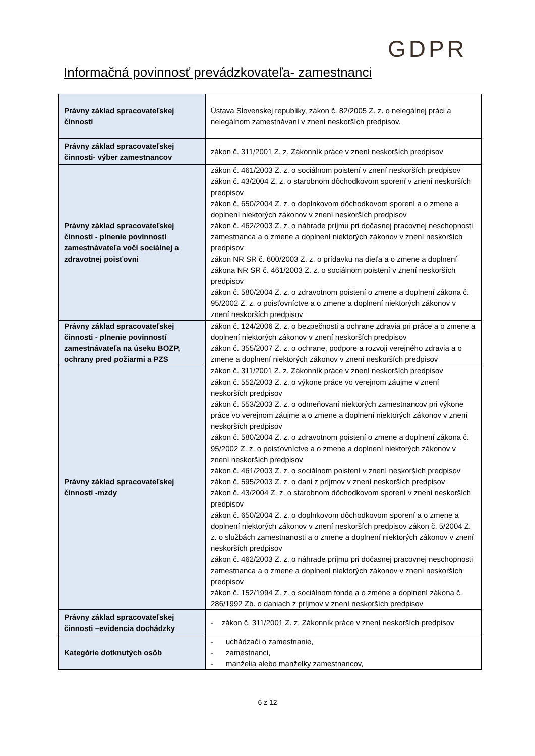GDPR
Informačná povinnosť prevádzkovateľa- zamestnanci
| Právny základ spracovateľskej činnosti | Ústava Slovenskej republiky, zákon č. 82/2005 Z. z. o nelegálnej práci a nelegálnom zamestnávaní v znení neskorších predpisov. |
| Právny základ spracovateľskej činnosti- výber zamestnancov | zákon č. 311/2001 Z. z. Zákonník práce v znení neskorších predpisov |
| Právny základ spracovateľskej činnosti - plnenie povinností zamestnávateľa voči sociálnej a zdravotnej poisťovni | zákon č. 461/2003 Z. z. o sociálnom poistení v znení neskorších predpisov zákon č. 43/2004 Z. z. o starobnom dôchodkovom sporení v znení neskorších predpisov zákon č. 650/2004 Z. z. o doplnkovom dôchodkovom sporení a o zmene a doplnení niektorých zákonov v znení neskorších predpisov zákon č. 462/2003 Z. z. o náhrade príjmu pri dočasnej pracovnej neschopnosti zamestnanca a o zmene a doplnení niektorých zákonov v znení neskorších predpisov zákon NR SR č. 600/2003 Z. z. o prídavku na dieťa a o zmene a doplnení zákona NR SR č. 461/2003 Z. z. o sociálnom poistení v znení neskorších predpisov zákon č. 580/2004 Z. z. o zdravotnom poistení o zmene a doplnení zákona č. 95/2002 Z. z. o poisťovníctve a o zmene a doplnení niektorých zákonov v znení neskorších predpisov |
| Právny základ spracovateľskej činnosti - plnenie povinností zamestnávateľa na úseku BOZP, ochrany pred požiarmi a PZS | zákon č. 124/2006 Z. z. o bezpečnosti a ochrane zdravia pri práce a o zmene a doplnení niektorých zákonov v znení neskorších predpisov zákon č. 355/2007 Z. z. o ochrane, podpore a rozvoji verejného zdravia a o zmene a doplnení niektorých zákonov v znení neskorších predpisov |
| Právny základ spracovateľskej činnosti -mzdy | zákon č. 311/2001 Z. z. Zákonník práce v znení neskorších predpisov zákon č. 552/2003 Z. z. o výkone práce vo verejnom záujme v znení neskorších predpisov zákon č. 553/2003 Z. z. o odmeňovaní niektorých zamestnancov pri výkone práce vo verejnom záujme a o zmene a doplnení niektorých zákonov v znení neskorších predpisov zákon č. 580/2004 Z. z. o zdravotnom poistení o zmene a doplnení zákona č. 95/2002 Z. z. o poisťovníctve a o zmene a doplnení niektorých zákonov v znení neskorších predpisov zákon č. 461/2003 Z. z. o sociálnom poistení v znení neskorších predpisov zákon č. 595/2003 Z. z. o dani z príjmov v znení neskorších predpisov zákon č. 43/2004 Z. z. o starobnom dôchodkovom sporení v znení neskorších predpisov zákon č. 650/2004 Z. z. o doplnkovom dôchodkovom sporení a o zmene a doplnení niektorých zákonov v znení neskorších predpisov zákon č. 5/2004 Z. z. o službách zamestnanosti a o zmene a doplnení niektorých zákonov v znení neskorších predpisov zákon č. 462/2003 Z. z. o náhrade príjmu pri dočasnej pracovnej neschopnosti zamestnanca a o zmene a doplnení niektorých zákonov v znení neskorších predpisov zákon č. 152/1994 Z. z. o sociálnom fonde a o zmene a doplnení zákona č. 286/1992 Zb. o daniach z príjmov v znení neskorších predpisov |
| Právny základ spracovateľskej činnosti –evidencia dochádzky | - zákon č. 311/2001 Z. z. Zákonník práce v znení neskorších predpisov |
| Kategórie dotknutých osôb | - uchádzači o zamestnanie, - zamestnanci, - manželia alebo manželky zamestnancov, |
6 z 12